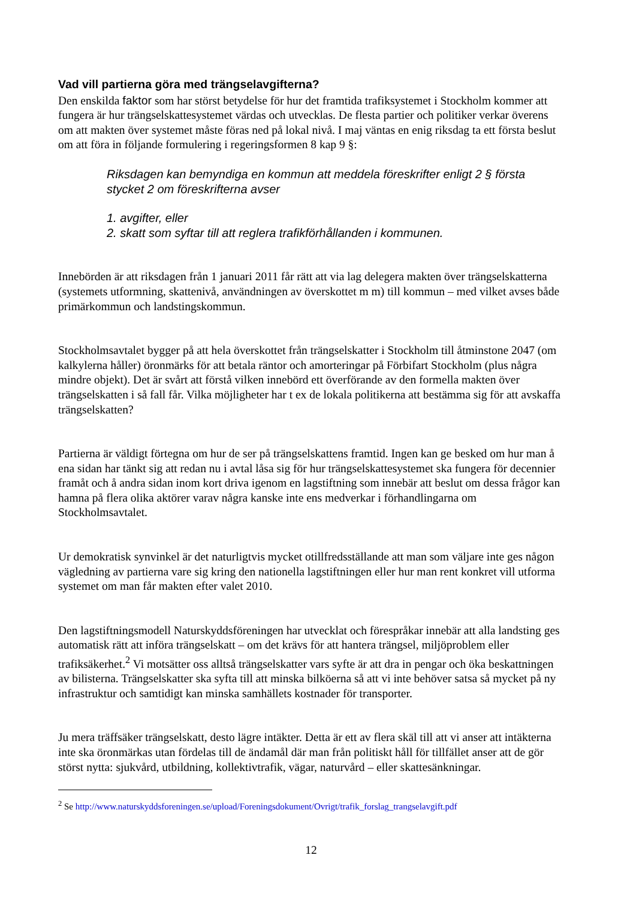Vad vill partierna göra med trängselavgifterna?
Den enskilda faktor som har störst betydelse för hur det framtida trafiksystemet i Stockholm kommer att fungera är hur trängselskattesystemet värdas och utvecklas. De flesta partier och politiker verkar överens om att makten över systemet måste föras ned på lokal nivå. I maj väntas en enig riksdag ta ett första beslut om att föra in följande formulering i regeringsformen 8 kap 9 §:
Riksdagen kan bemyndiga en kommun att meddela föreskrifter enligt 2 § första stycket 2 om föreskrifterna avser
1. avgifter, eller
2. skatt som syftar till att reglera trafikförhållanden i kommunen.
Innebörden är att riksdagen från 1 januari 2011 får rätt att via lag delegera makten över trängselskatterna (systemets utformning, skattenivå, användningen av överskottet m m) till kommun – med vilket avses både primärkommun och landstingskommun.
Stockholmsavtalet bygger på att hela överskottet från trängselskatter i Stockholm till åtminstone 2047 (om kalkylerna håller) öronmärks för att betala räntor och amorteringar på Förbifart Stockholm (plus några mindre objekt). Det är svårt att förstå vilken innebörd ett överförande av den formella makten över trängselskatten i så fall får. Vilka möjligheter har t ex de lokala politikerna att bestämma sig för att avskaffa trängselskatten?
Partierna är väldigt förtegna om hur de ser på trängselskattens framtid. Ingen kan ge besked om hur man å ena sidan har tänkt sig att redan nu i avtal låsa sig för hur trängselskattesystemet ska fungera för decennier framåt och å andra sidan inom kort driva igenom en lagstiftning som innebär att beslut om dessa frågor kan hamna på flera olika aktörer varav några kanske inte ens medverkar i förhandlingarna om Stockholmsavtalet.
Ur demokratisk synvinkel är det naturligtvis mycket otillfredsställande att man som väljare inte ges någon vägledning av partierna vare sig kring den nationella lagstiftningen eller hur man rent konkret vill utforma systemet om man får makten efter valet 2010.
Den lagstiftningsmodell Naturskyddsföreningen har utvecklat och förespråkar innebär att alla landsting ges automatisk rätt att införa trängselskatt – om det krävs för att hantera trängsel, miljöproblem eller trafiksäkerhet.<sup>2</sup> Vi motsätter oss alltså trängselskatter vars syfte är att dra in pengar och öka beskattningen av bilisterna. Trängselskatter ska syfta till att minska bilköerna så att vi inte behöver satsa så mycket på ny infrastruktur och samtidigt kan minska samhällets kostnader för transporter.
Ju mera träffsäker trängselskatt, desto lägre intäkter. Detta är ett av flera skäl till att vi anser att intäkterna inte ska öronmärkas utan fördelas till de ändamål där man från politiskt håll för tillfället anser att de gör störst nytta: sjukvård, utbildning, kollektivtrafik, vägar, naturvård – eller skattesänkningar.
<sup>2</sup> Se http://www.naturskyddsforeningen.se/upload/Foreningsdokument/Ovrigt/trafik_forslag_trangselavgift.pdf
12